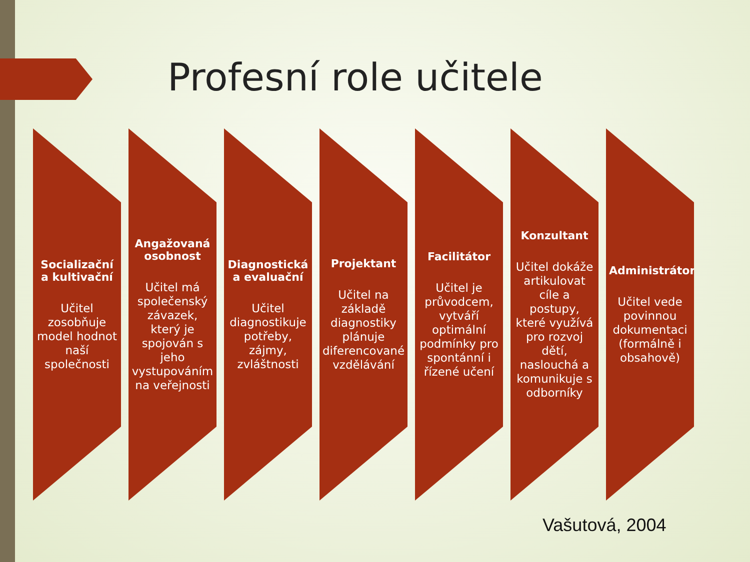Profesní role učitele
Socializační a kultivační
Učitel zosobňuje model hodnot naší společnosti
Angažovaná osobnost
Učitel má společenský závazek, který je spojován s jeho vystupováním na veřejnosti
Diagnostická a evaluační
Učitel diagnostikuje potřeby, zájmy, zvláštnosti
Projektant
Učitel na základě diagnostiky plánuje diferencované vzdělávání
Facilitátor
Učitel je průvodcem, vytváří optimální podmínky pro spontánní i řízené učení
Konzultant
Učitel dokáže artikulovat cíle a postupy, které využívá pro rozvoj dětí, naslouchá a komunikuje s odborníky
Administrátor
Učitel vede povinnou dokumentaci (formálně i obsahově)
Vašutová, 2004